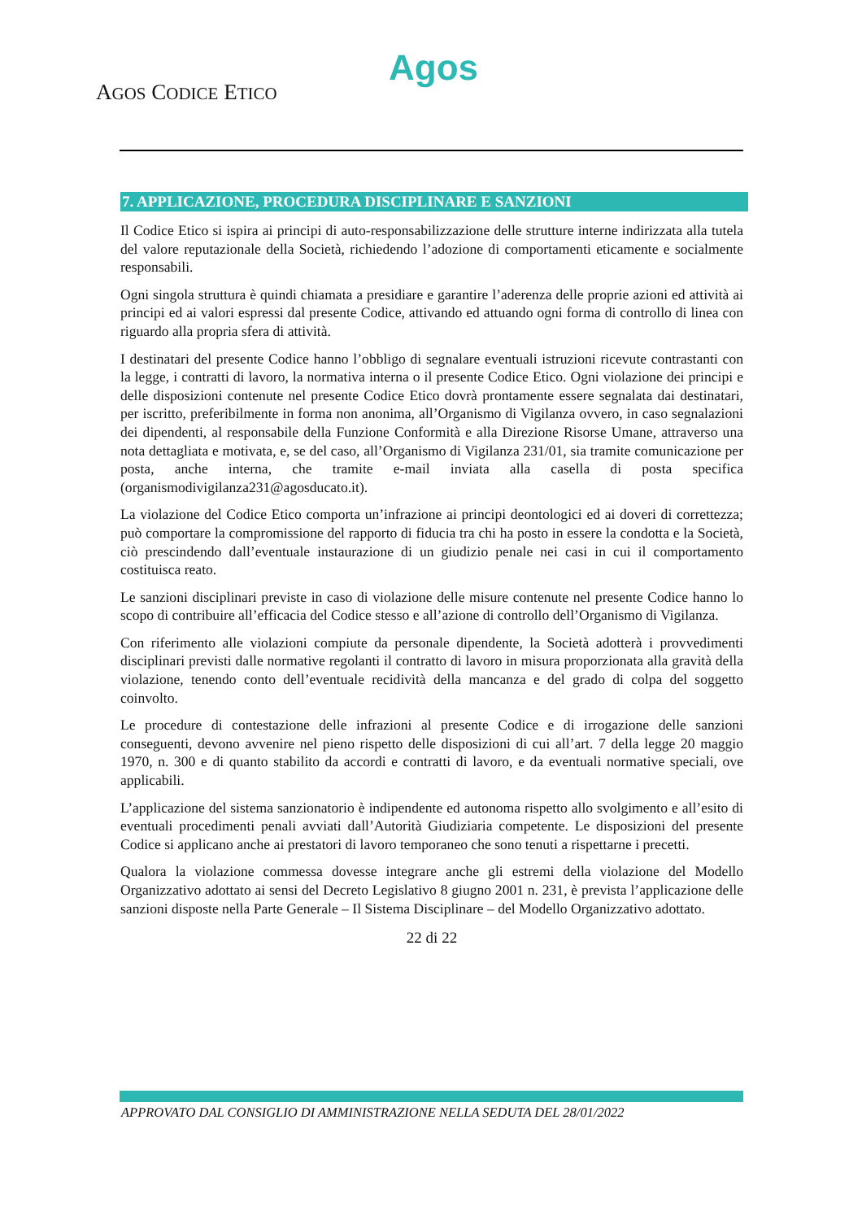Agos
AGOS CODICE ETICO
7. APPLICAZIONE, PROCEDURA DISCIPLINARE E SANZIONI
Il Codice Etico si ispira ai principi di auto-responsabilizzazione delle strutture interne indirizzata alla tutela del valore reputazionale della Società, richiedendo l’adozione di comportamenti eticamente e socialmente responsabili.
Ogni singola struttura è quindi chiamata a presidiare e garantire l’aderenza delle proprie azioni ed attività ai principi ed ai valori espressi dal presente Codice, attivando ed attuando ogni forma di controllo di linea con riguardo alla propria sfera di attività.
I destinatari del presente Codice hanno l’obbligo di segnalare eventuali istruzioni ricevute contrastanti con la legge, i contratti di lavoro, la normativa interna o il presente Codice Etico. Ogni violazione dei principi e delle disposizioni contenute nel presente Codice Etico dovrà prontamente essere segnalata dai destinatari, per iscritto, preferibilmente in forma non anonima, all’Organismo di Vigilanza ovvero, in caso segnalazioni dei dipendenti, al responsabile della Funzione Conformità e alla Direzione Risorse Umane, attraverso una nota dettagliata e motivata, e, se del caso, all’Organismo di Vigilanza 231/01, sia tramite comunicazione per posta, anche interna, che tramite e-mail inviata alla casella di posta specifica (organismodivigilanza231@agosducato.it).
La violazione del Codice Etico comporta un’infrazione ai principi deontologici ed ai doveri di correttezza; può comportare la compromissione del rapporto di fiducia tra chi ha posto in essere la condotta e la Società, ciò prescindendo dall’eventuale instaurazione di un giudizio penale nei casi in cui il comportamento costituisca reato.
Le sanzioni disciplinari previste in caso di violazione delle misure contenute nel presente Codice hanno lo scopo di contribuire all’efficacia del Codice stesso e all’azione di controllo dell’Organismo di Vigilanza.
Con riferimento alle violazioni compiute da personale dipendente, la Società adotterà i provvedimenti disciplinari previsti dalle normative regolanti il contratto di lavoro in misura proporzionata alla gravità della violazione, tenendo conto dell’eventuale recidività della mancanza e del grado di colpa del soggetto coinvolto.
Le procedure di contestazione delle infrazioni al presente Codice e di irrogazione delle sanzioni conseguenti, devono avvenire nel pieno rispetto delle disposizioni di cui all’art. 7 della legge 20 maggio 1970, n. 300 e di quanto stabilito da accordi e contratti di lavoro, e da eventuali normative speciali, ove applicabili.
L’applicazione del sistema sanzionatorio è indipendente ed autonoma rispetto allo svolgimento e all’esito di eventuali procedimenti penali avviati dall’Autorità Giudiziaria competente. Le disposizioni del presente Codice si applicano anche ai prestatori di lavoro temporaneo che sono tenuti a rispettarne i precetti.
Qualora la violazione commessa dovesse integrare anche gli estremi della violazione del Modello Organizzativo adottato ai sensi del Decreto Legislativo 8 giugno 2001 n. 231, è prevista l’applicazione delle sanzioni disposte nella Parte Generale – Il Sistema Disciplinare – del Modello Organizzativo adottato.
22 di 22
APPROVATO DAL CONSIGLIO DI AMMINISTRAZIONE NELLA SEDUTA DEL 28/01/2022